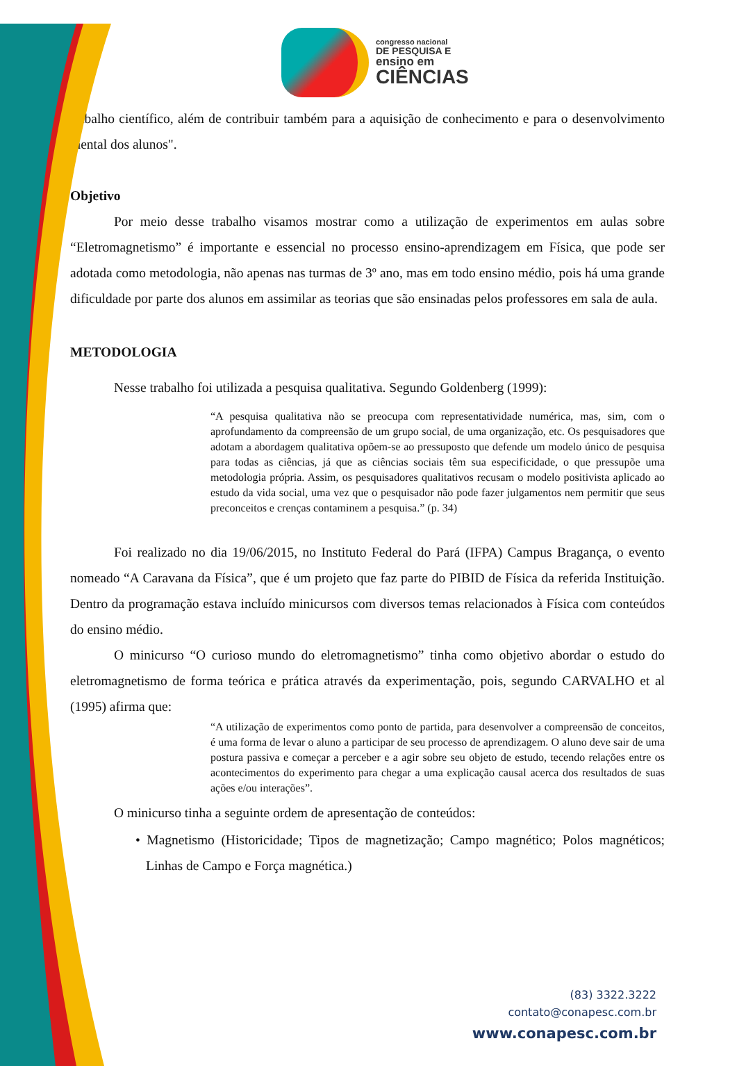congresso nacional
DE PESQUISA E
ensino em
CIÊNCIAS
trabalho científico, além de contribuir também para a aquisição de conhecimento e para o desenvolvimento mental dos alunos".
Objetivo
Por meio desse trabalho visamos mostrar como a utilização de experimentos em aulas sobre “Eletromagnetismo” é importante e essencial no processo ensino-aprendizagem em Física, que pode ser adotada como metodologia, não apenas nas turmas de 3º ano, mas em todo ensino médio, pois há uma grande dificuldade por parte dos alunos em assimilar as teorias que são ensinadas pelos professores em sala de aula.
METODOLOGIA
Nesse trabalho foi utilizada a pesquisa qualitativa. Segundo Goldenberg (1999):
“A pesquisa qualitativa não se preocupa com representatividade numérica, mas, sim, com o aprofundamento da compreensão de um grupo social, de uma organização, etc. Os pesquisadores que adotam a abordagem qualitativa opõem-se ao pressuposto que defende um modelo único de pesquisa para todas as ciências, já que as ciências sociais têm sua especificidade, o que pressupõe uma metodologia própria. Assim, os pesquisadores qualitativos recusam o modelo positivista aplicado ao estudo da vida social, uma vez que o pesquisador não pode fazer julgamentos nem permitir que seus preconceitos e crenças contaminem a pesquisa.” (p. 34)
Foi realizado no dia 19/06/2015, no Instituto Federal do Pará (IFPA) Campus Bragança, o evento nomeado “A Caravana da Física”, que é um projeto que faz parte do PIBID de Física da referida Instituição. Dentro da programação estava incluído minicursos com diversos temas relacionados à Física com conteúdos do ensino médio.
O minicurso “O curioso mundo do eletromagnetismo” tinha como objetivo abordar o estudo do eletromagnetismo de forma teórica e prática através da experimentação, pois, segundo CARVALHO et al (1995) afirma que:
“A utilização de experimentos como ponto de partida, para desenvolver a compreensão de conceitos, é uma forma de levar o aluno a participar de seu processo de aprendizagem. O aluno deve sair de uma postura passiva e começar a perceber e a agir sobre seu objeto de estudo, tecendo relações entre os acontecimentos do experimento para chegar a uma explicação causal acerca dos resultados de suas ações e/ou interações”.
O minicurso tinha a seguinte ordem de apresentação de conteúdos:
• Magnetismo (Historicidade; Tipos de magnetização; Campo magnético; Polos magnéticos; Linhas de Campo e Força magnética.)
(83) 3322.3222
contato@conapesc.com.br
www.conapesc.com.br